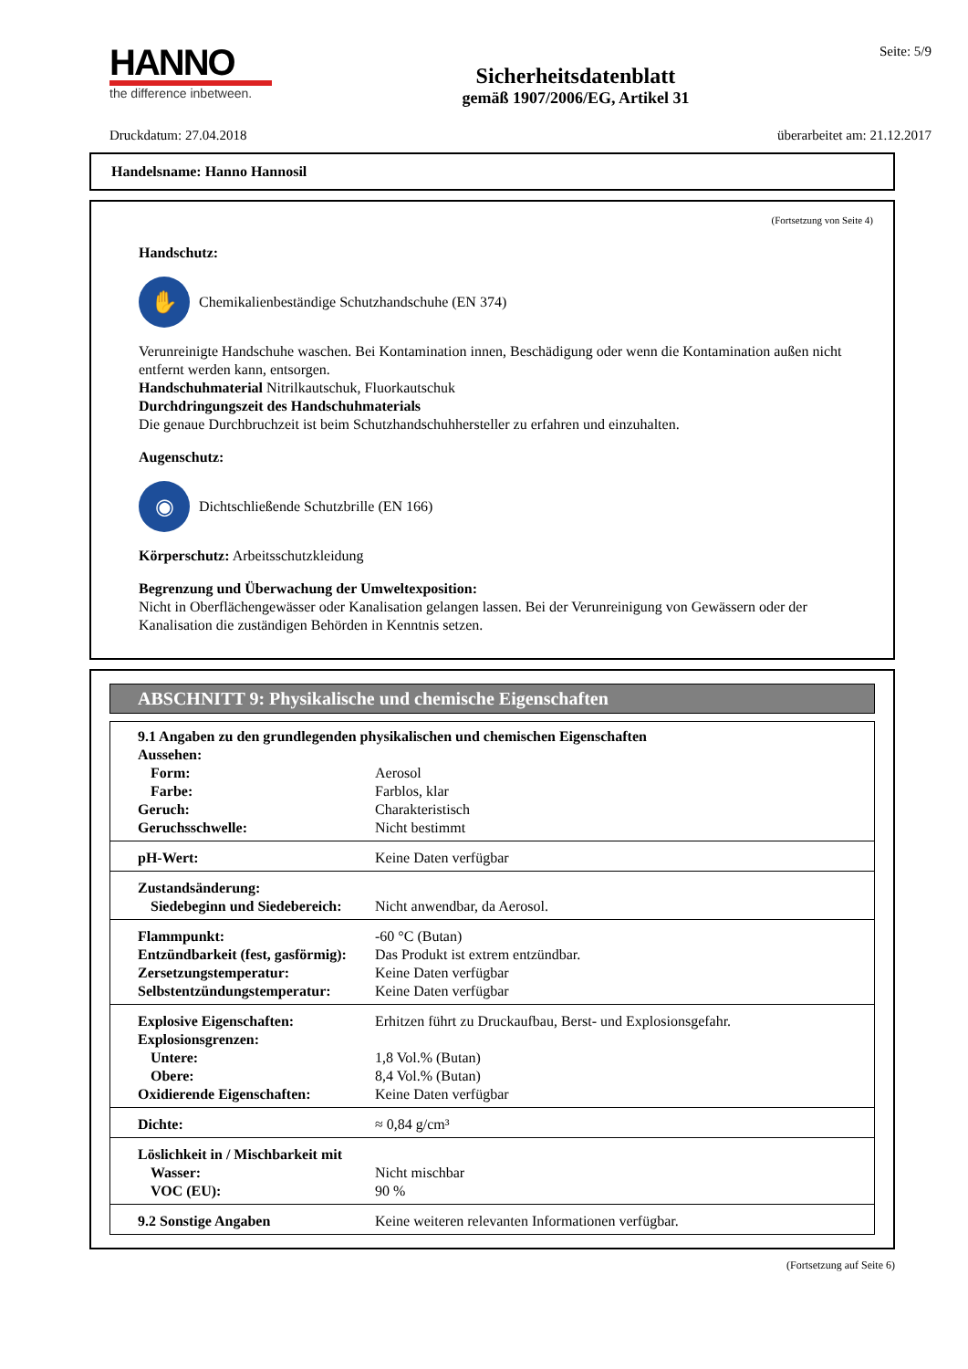HANNO
the difference inbetween.
Sicherheitsdatenblatt
gemäß 1907/2006/EG, Artikel 31
Seite: 5/9
Druckdatum: 27.04.2018 überarbeitet am: 21.12.2017
Handelsname: Hanno Hannosil
(Fortsetzung von Seite 4)
Handschutz:
✋
Chemikalienbeständige Schutzhandschuhe (EN 374)
Verunreinigte Handschuhe waschen. Bei Kontamination innen, Beschädigung oder wenn die Kontamination außen nicht entfernt werden kann, entsorgen.
Handschuhmaterial Nitrilkautschuk, Fluorkautschuk
Durchdringungszeit des Handschuhmaterials
Die genaue Durchbruchzeit ist beim Schutzhandschuhhersteller zu erfahren und einzuhalten.
Augenschutz:
◉
Dichtschließende Schutzbrille (EN 166)
Körperschutz: Arbeitsschutzkleidung
Begrenzung und Überwachung der Umweltexposition:
Nicht in Oberflächengewässer oder Kanalisation gelangen lassen. Bei der Verunreinigung von Gewässern oder der Kanalisation die zuständigen Behörden in Kenntnis setzen.
ABSCHNITT 9: Physikalische und chemische Eigenschaften
| 9.1 Angaben zu den grundlegenden physikalischen und chemischen Eigenschaften | |
| Aussehen: | |
| Form: | Aerosol |
| Farbe: | Farblos, klar |
| Geruch: | Charakteristisch |
| Geruchsschwelle: | Nicht bestimmt |
| pH-Wert: | Keine Daten verfügbar |
| Zustandsänderung: | |
| Siedebeginn und Siedebereich: | Nicht anwendbar, da Aerosol. |
| Flammpunkt: | -60 °C (Butan) |
| Entzündbarkeit (fest, gasförmig): | Das Produkt ist extrem entzündbar. |
| Zersetzungstemperatur: | Keine Daten verfügbar |
| Selbstentzündungstemperatur: | Keine Daten verfügbar |
| Explosive Eigenschaften: | Erhitzen führt zu Druckaufbau, Berst- und Explosionsgefahr. |
| Explosionsgrenzen: | |
| Untere: | 1,8 Vol.% (Butan) |
| Obere: | 8,4 Vol.% (Butan) |
| Oxidierende Eigenschaften: | Keine Daten verfügbar |
| Dichte: | ≈ 0,84 g/cm³ |
| Löslichkeit in / Mischbarkeit mit | |
| Wasser: | Nicht mischbar |
| VOC (EU): | 90 % |
| 9.2 Sonstige Angaben | Keine weiteren relevanten Informationen verfügbar. |
(Fortsetzung auf Seite 6)